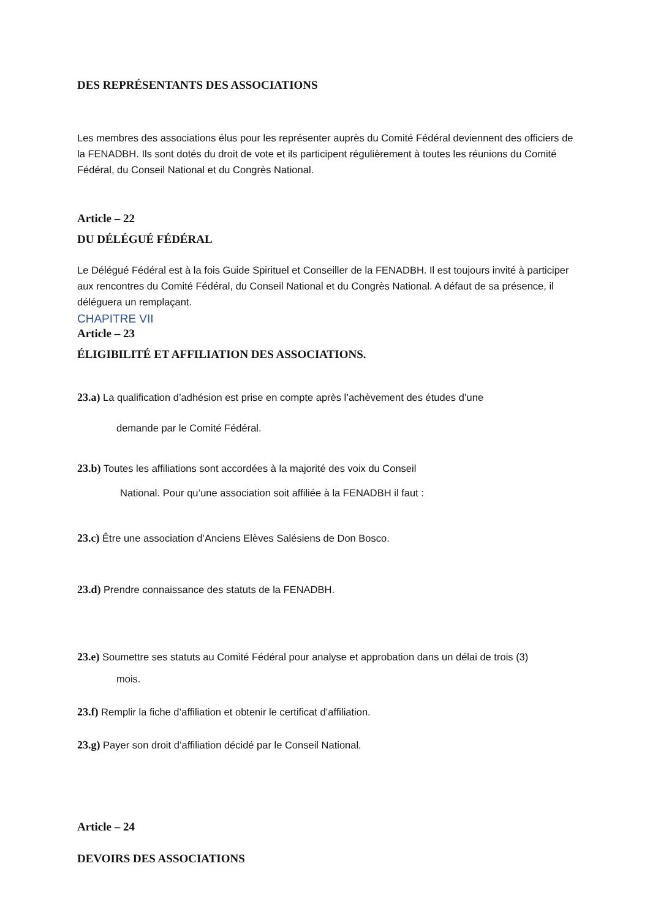DES REPRÉSENTANTS DES ASSOCIATIONS
Les membres des associations élus pour les représenter auprès du Comité Fédéral deviennent des officiers de la FENADBH. Ils sont dotés du droit de vote et ils participent régulièrement à toutes les réunions du Comité Fédéral, du Conseil National et du Congrès National.
Article – 22
DU DÉLÉGUÉ FÉDÉRAL
Le Délégué Fédéral est à la fois Guide Spirituel et Conseiller de la FENADBH. Il est toujours invité à participer aux rencontres du Comité Fédéral, du Conseil National et du Congrès National. A défaut de sa présence, il déléguera un remplaçant.
CHAPITRE VII
Article – 23
ÉLIGIBILITÉ ET AFFILIATION DES ASSOCIATIONS.
23.a) La qualification d’adhésion est prise en compte après l’achèvement des études d’une
demande par le Comité Fédéral.
23.b) Toutes les affiliations sont accordées à la majorité des voix du Conseil
National. Pour qu’une association soit affiliée à la FENADBH il faut :
23.c) Être une association d’Anciens Elèves Salésiens de Don Bosco.
23.d) Prendre connaissance des statuts de la FENADBH.
23.e) Soumettre ses statuts au Comité Fédéral pour analyse et approbation dans un délai de trois (3)
mois.
23.f) Remplir la fiche d’affiliation et obtenir le certificat d’affiliation.
23.g) Payer son droit d’affiliation décidé par le Conseil National.
Article – 24
DEVOIRS DES ASSOCIATIONS